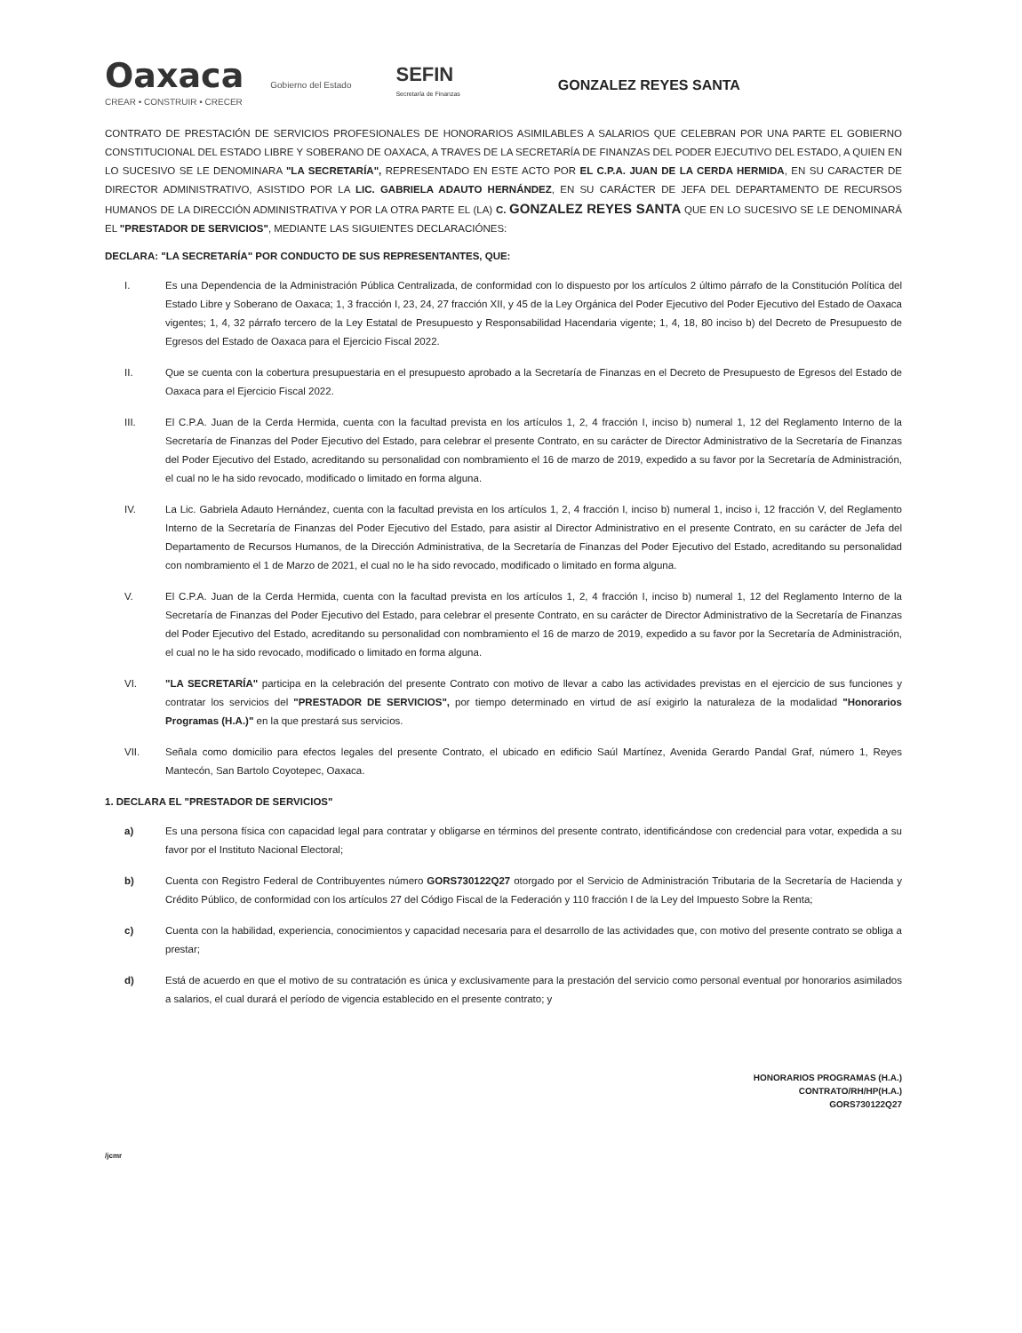Oaxaca
CREAR • CONSTRUIR • CRECER
Gobierno del Estado
SEFIN
Secretaría de Finanzas
GONZALEZ REYES SANTA
CONTRATO DE PRESTACIÓN DE SERVICIOS PROFESIONALES DE HONORARIOS ASIMILABLES A SALARIOS QUE CELEBRAN POR UNA PARTE EL GOBIERNO CONSTITUCIONAL DEL ESTADO LIBRE Y SOBERANO DE OAXACA, A TRAVES DE LA SECRETARÍA DE FINANZAS DEL PODER EJECUTIVO DEL ESTADO, A QUIEN EN LO SUCESIVO SE LE DENOMINARA "LA SECRETARÍA", REPRESENTADO EN ESTE ACTO POR EL C.P.A. JUAN DE LA CERDA HERMIDA, EN SU CARACTER DE DIRECTOR ADMINISTRATIVO, ASISTIDO POR LA LIC. GABRIELA ADAUTO HERNÁNDEZ, EN SU CARÁCTER DE JEFA DEL DEPARTAMENTO DE RECURSOS HUMANOS DE LA DIRECCIÓN ADMINISTRATIVA Y POR LA OTRA PARTE EL (LA) C. GONZALEZ REYES SANTA QUE EN LO SUCESIVO SE LE DENOMINARÁ EL "PRESTADOR DE SERVICIOS", MEDIANTE LAS SIGUIENTES DECLARACIÓNES:
DECLARA: "LA SECRETARÍA" POR CONDUCTO DE SUS REPRESENTANTES, QUE:
I. Es una Dependencia de la Administración Pública Centralizada, de conformidad con lo dispuesto por los artículos 2 último párrafo de la Constitución Política del Estado Libre y Soberano de Oaxaca; 1, 3 fracción I, 23, 24, 27 fracción XII, y 45 de la Ley Orgánica del Poder Ejecutivo del Poder Ejecutivo del Estado de Oaxaca vigentes; 1, 4, 32 párrafo tercero de la Ley Estatal de Presupuesto y Responsabilidad Hacendaria vigente; 1, 4, 18, 80 inciso b) del Decreto de Presupuesto de Egresos del Estado de Oaxaca para el Ejercicio Fiscal 2022.
II. Que se cuenta con la cobertura presupuestaria en el presupuesto aprobado a la Secretaría de Finanzas en el Decreto de Presupuesto de Egresos del Estado de Oaxaca para el Ejercicio Fiscal 2022.
III. El C.P.A. Juan de la Cerda Hermida, cuenta con la facultad prevista en los artículos 1, 2, 4 fracción I, inciso b) numeral 1, 12 del Reglamento Interno de la Secretaría de Finanzas del Poder Ejecutivo del Estado, para celebrar el presente Contrato, en su carácter de Director Administrativo de la Secretaría de Finanzas del Poder Ejecutivo del Estado, acreditando su personalidad con nombramiento el 16 de marzo de 2019, expedido a su favor por la Secretaría de Administración, el cual no le ha sido revocado, modificado o limitado en forma alguna.
IV. La Lic. Gabriela Adauto Hernández, cuenta con la facultad prevista en los artículos 1, 2, 4 fracción I, inciso b) numeral 1, inciso i, 12 fracción V, del Reglamento Interno de la Secretaría de Finanzas del Poder Ejecutivo del Estado, para asistir al Director Administrativo en el presente Contrato, en su carácter de Jefa del Departamento de Recursos Humanos, de la Dirección Administrativa, de la Secretaría de Finanzas del Poder Ejecutivo del Estado, acreditando su personalidad con nombramiento el 1 de Marzo de 2021, el cual no le ha sido revocado, modificado o limitado en forma alguna.
V. El C.P.A. Juan de la Cerda Hermida, cuenta con la facultad prevista en los artículos 1, 2, 4 fracción I, inciso b) numeral 1, 12 del Reglamento Interno de la Secretaría de Finanzas del Poder Ejecutivo del Estado, para celebrar el presente Contrato, en su carácter de Director Administrativo de la Secretaría de Finanzas del Poder Ejecutivo del Estado, acreditando su personalidad con nombramiento el 16 de marzo de 2019, expedido a su favor por la Secretaría de Administración, el cual no le ha sido revocado, modificado o limitado en forma alguna.
VI. "LA SECRETARÍA" participa en la celebración del presente Contrato con motivo de llevar a cabo las actividades previstas en el ejercicio de sus funciones y contratar los servicios del "PRESTADOR DE SERVICIOS", por tiempo determinado en virtud de así exigirlo la naturaleza de la modalidad "Honorarios Programas (H.A.)" en la que prestará sus servicios.
VII. Señala como domicilio para efectos legales del presente Contrato, el ubicado en edificio Saúl Martínez, Avenida Gerardo Pandal Graf, número 1, Reyes Mantecón, San Bartolo Coyotepec, Oaxaca.
1. DECLARA EL "PRESTADOR DE SERVICIOS"
a) Es una persona física con capacidad legal para contratar y obligarse en términos del presente contrato, identificándose con credencial para votar, expedida a su favor por el Instituto Nacional Electoral;
b) Cuenta con Registro Federal de Contribuyentes número GORS730122Q27 otorgado por el Servicio de Administración Tributaria de la Secretaría de Hacienda y Crédito Público, de conformidad con los artículos 27 del Código Fiscal de la Federación y 110 fracción I de la Ley del Impuesto Sobre la Renta;
c) Cuenta con la habilidad, experiencia, conocimientos y capacidad necesaria para el desarrollo de las actividades que, con motivo del presente contrato se obliga a prestar;
d) Está de acuerdo en que el motivo de su contratación es única y exclusivamente para la prestación del servicio como personal eventual por honorarios asimilados a salarios, el cual durará el período de vigencia establecido en el presente contrato; y
HONORARIOS PROGRAMAS (H.A.)
CONTRATO/RH/HP(H.A.)
GORS730122Q27
/jcmr